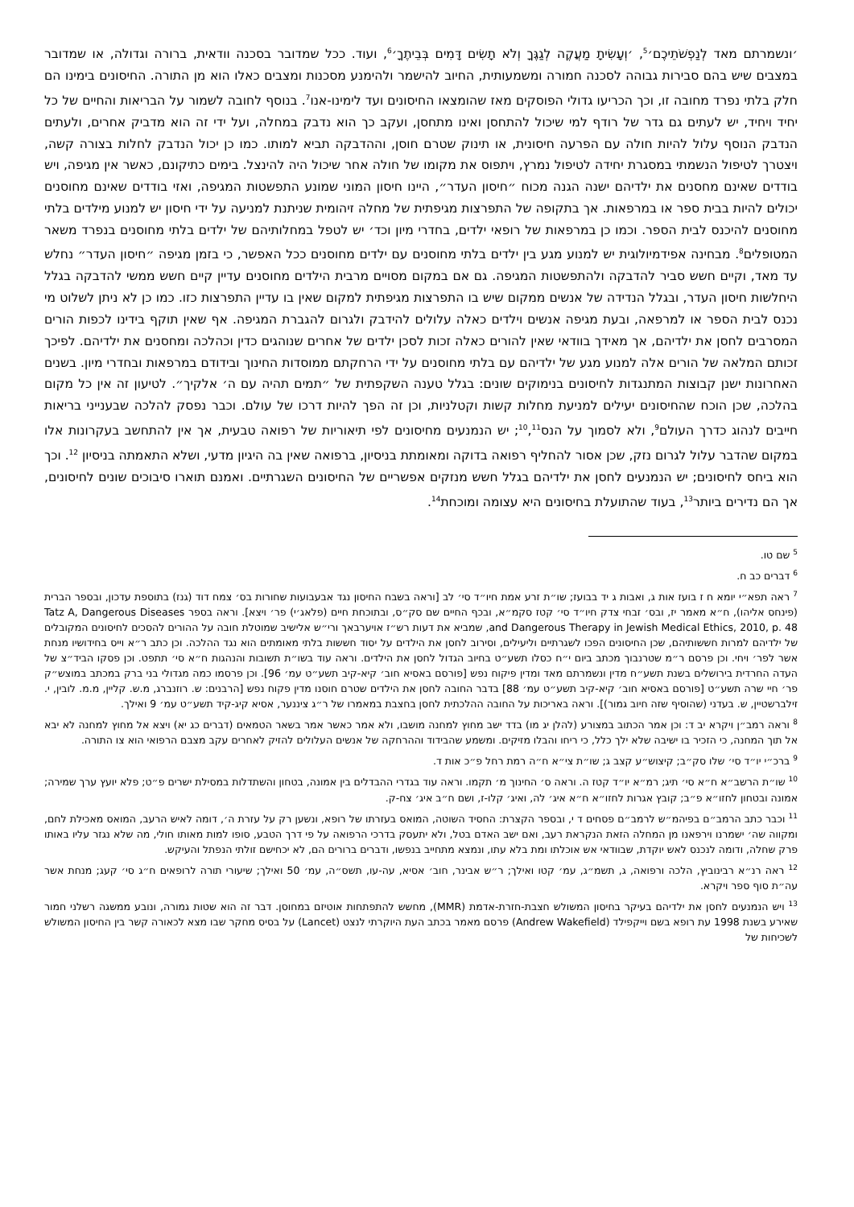׳ונשמרתם מאד לְנַפְשֹׁתֵיכֶם׳<sup>5</sup>, ׳וְעָשִׂיתָ מַעֲקֶה לְגַגֶּךָ וְלֹא תָשִׂים דָּמִים בְּבֵיתֶךָ׳<sup>6</sup>, ועוד. ככל שמדובר בסכנה וודאית, ברורה וגדולה, או שמדובר במצבים שיש בהם סבירות גבוהה לסכנה חמורה ומשמעותית, החיוב להישמר ולהימנע מסכנות ומצבים כאלו הוא מן התורה. החיסונים בימינו הם חלק בלתי נפרד מחובה זו, וכך הכריעו גדולי הפוסקים מאז שהומצאו החיסונים ועד לימינו-אנו<sup>7</sup>. בנוסף לחובה לשמור על הבריאות והחיים של כל יחיד ויחיד, יש לעתים גם גדר של רודף למי שיכול להתחסן ואינו מתחסן, ועקב כך הוא נדבק במחלה, ועל ידי זה הוא מדביק אחרים, ולעתים הנדבק הנוסף עלול להיות חולה עם הפרעה חיסונית, או תינוק שטרם חוסן, וההדבקה תביא למותו. כמו כן יכול הנדבק לחלות בצורה קשה, ויצטרך לטיפול הנשמתי במסגרת יחידה לטיפול נמרץ, ויתפוס את מקומו של חולה אחר שיכול היה להינצל. בימים כתיקונם, כאשר אין מגיפה, ויש בודדים שאינם מחסנים את ילדיהם ישנה הגנה מכוח ״חיסון העדר״, היינו חיסון המוני שמונע התפשטות המגיפה, ואזי בודדים שאינם מחוסנים יכולים להיות בבית ספר או במרפאות. אך בתקופה של התפרצות מגיפתית של מחלה זיהומית שניתנת למניעה על ידי חיסון יש למנוע מילדים בלתי מחוסנים להיכנס לבית הספר. וכמו כן במרפאות של רופאי ילדים, בחדרי מיון וכד׳ יש לטפל במחלותיהם של ילדים בלתי מחוסנים בנפרד משאר המטופלים<sup>8</sup>. מבחינה אפידמיולוגית יש למנוע מגע בין ילדים בלתי מחוסנים עם ילדים מחוסנים ככל האפשר, כי בזמן מגיפה ״חיסון העדר״ נחלש עד מאד, וקיים חשש סביר להדבקה ולהתפשטות המגיפה. גם אם במקום מסויים מרבית הילדים מחוסנים עדיין קיים חשש ממשי להדבקה בגלל היחלשות חיסון העדר, ובגלל הנדידה של אנשים ממקום שיש בו התפרצות מגיפתית למקום שאין בו עדיין התפרצות כזו. כמו כן לא ניתן לשלוט מי נכנס לבית הספר או למרפאה, ובעת מגיפה אנשים וילדים כאלה עלולים להידבק ולגרום להגברת המגיפה. אף שאין תוקף בידינו לכפות הורים המסרבים לחסן את ילדיהם, אך מאידך בוודאי שאין להורים כאלה זכות לסכן ילדים של אחרים שנוהגים כדין וכהלכה ומחסנים את ילדיהם. לפיכך זכותם המלאה של הורים אלה למנוע מגע של ילדיהם עם בלתי מחוסנים על ידי הרחקתם ממוסדות החינוך ובידודם במרפאות ובחדרי מיון. בשנים האחרונות ישנן קבוצות המתנגדות לחיסונים בנימוקים שונים: בגלל טענה השקפתית של ״תמים תהיה עם ה׳ אלקיך״. לטיעון זה אין כל מקום בהלכה, שכן הוכח שהחיסונים יעילים למניעת מחלות קשות וקטלניות, וכן זה הפך להיות דרכו של עולם. וכבר נפסק להלכה שבענייני בריאות חייבים לנהוג כדרך העולם<sup>9</sup>, ולא לסמוך על הנס<sup>10</sup>,<sup>11</sup>; יש הנמנעים מחיסונים לפי תיאוריות של רפואה טבעית, אך אין להתחשב בעקרונות אלו במקום שהדבר עלול לגרום נזק, שכן אסור להחליף רפואה בדוקה ומאומתת בניסיון, ברפואה שאין בה היגיון מדעי, ושלא התאמתה בניסיון <sup>12</sup>. וכך הוא ביחס לחיסונים; יש הנמנעים לחסן את ילדיהם בגלל חשש מנזקים אפשריים של החיסונים השגרתיים. ואמנם תוארו סיבוכים שונים לחיסונים, אך הם נדירים ביותר<sup>13</sup>, בעוד שהתועלת בחיסונים היא עצומה ומוכחת<sup>14</sup>.
<sup>5</sup> שם טו.
<sup>6</sup> דברים כב ח.
<sup>7</sup> ראה תפא״י יומא ח ז בועז אות ג, ואבות ג יד בבועז; שו״ת זרע אמת חיו״ד סי׳ לב [וראה בשבח החיסון נגד אבעבועות שחורות בס׳ צמח דוד (גנז) בתוספת עדכון, ובספר הברית (פינחס אליהו), ח״א מאמר יז, ובס׳ זבחי צדק חיו״ד סי׳ קטז סקמ״א, ובכף החיים שם סק״ס, ובתוכחת חיים (פלאג׳י) פר׳ ויצא]. וראה בספר Tatz A, Dangerous Diseases and Dangerous Therapy in Jewish Medical Ethics, 2010, p. 48, שמביא את דעות רש״ז אויערבאך ורי״ש אלישיב שמוטלת חובה על ההורים להסכים לחיסונים המקובלים של ילדיהם למרות חששותיהם, שכן החיסונים הפכו לשגרתיים וליעילים, וסירוב לחסן את הילדים על יסוד חששות בלתי מאומתים הוא נגד ההלכה. וכן כתב ר״א וייס בחידושיו מנחת אשר לפר׳ ויחי. וכן פרסם ר״מ שטרנבוך מכתב ביום י״ח כסלו תשע״ט בחיוב הגדול לחסן את הילדים. וראה עוד בשו״ת תשובות והנהגות ח״א סי׳ תתפט. וכן פסקו הביד״צ של העדה החרדית בירושלים בשנת תשע״ח מדין ונשמרתם מאד ומדין פיקוח נפש [פורסם באסיא חוב׳ קיא-קיב תשע״ט עמ׳ 96]. וכן פרסמו כמה מגדולי בני ברק במכתב במוצש״ק פר׳ חיי שרה תשע״ט [פורסם באסיא חוב׳ קיא-קיב תשע״ט עמ׳ 88] בדבר החובה לחסן את הילדים שטרם חוסנו מדין פקוח נפש [הרבנים: ש. רוזנברג, מ.ש. קליין, מ.מ. לובין, י. זילברשטיין, ש. בעדני (שהוסיף שזה חיוב גמור)]. וראה באריכות על החובה ההלכתית לחסן בחצבת במאמרו של ר״ג ציננער, אסיא קיג-קיד תשע״ט עמ׳ 9 ואילך.
<sup>8</sup> וראה רמב״ן ויקרא יב ד: וכן אמר הכתוב במצורע (להלן יג מו) בדד ישב מחוץ למחנה מושבו, ולא אמר כאשר אמר בשאר הטמאים (דברים כג יא) ויצא אל מחוץ למחנה לא יבא אל תוך המחנה, כי הזכיר בו ישיבה שלא ילך כלל, כי ריחו והבלו מזיקים. ומשמע שהבידוד וההרחקה של אנשים העלולים להזיק לאחרים עקב מצבם הרפואי הוא צו התורה.
<sup>9</sup> ברכ״י יו״ד סי׳ שלו סק״ב; קיצוש״ע קצב ג; שו״ת צי״א ח״ה רמת רחל פ״כ אות ד.
<sup>10</sup> שו״ת הרשב״א ח״א סי׳ תיג; רמ״א יו״ד קטז ה. וראה ס׳ החינוך מ׳ תקמו. וראה עוד בגדרי ההבדלים בין אמונה, בטחון והשתדלות במסילת ישרים פ״ט; פלא יועץ ערך שמירה; אמונה ובטחון לחזו״א פ״ב; קובץ אגרות לחזו״א ח״א איג׳ לה, ואיג׳ קלו-ז, ושם ח״ב איג׳ צח-ק.
<sup>11</sup> וכבר כתב הרמב״ם בפיהמ״ש לרמב״ם פסחים ד י, ובספר הקצרת: החסיד השוטה, המואס בעזרתו של רופא, ונשען רק על עזרת ה׳, דומה לאיש הרעב, המואס מאכילת לחם, ומקווה שה׳ ישמרנו וירפאנו מן המחלה הזאת הנקראת רעב, ואם ישב האדם בטל, ולא יתעסק בדרכי הרפואה על פי דרך הטבע, סופו למות מאותו חולי, מה שלא נגזר עליו באותו פרק שחלה, ודומה לנכנס לאש יוקדת, שבוודאי אש אוכלתו ומת בלא עתו, ונמצא מתחייב בנפשו, ודברים ברורים הם, לא יכחישם זולתי הנפתל והעיקש.
<sup>12</sup> ראה רנ״א רבינוביץ, הלכה ורפואה, ג, תשמ״ג, עמ׳ קטו ואילך; ר״ש אבינר, חוב׳ אסיא, עה-עו, תשס״ה, עמ׳ 50 ואילך; שיעורי תורה לרופאים ח״ג סי׳ קעג; מנחת אשר עה״ת סוף ספר ויקרא.
<sup>13</sup> ויש הנמנעים לחסן את ילדיהם בעיקר בחיסון המשולש חצבת-חזרת-אדמת (MMR), מחשש להתפתחות אוטיזם במחוסן. דבר זה הוא שטות גמורה, ונובע ממשגה רשלני חמור שאירע בשנת 1998 עת רופא בשם וייקפילד (Andrew Wakefield) פרסם מאמר בכתב העת היוקרתי לנצט (Lancet) על בסיס מחקר שבו מצא לכאורה קשר בין החיסון המשולש לשכיחות של